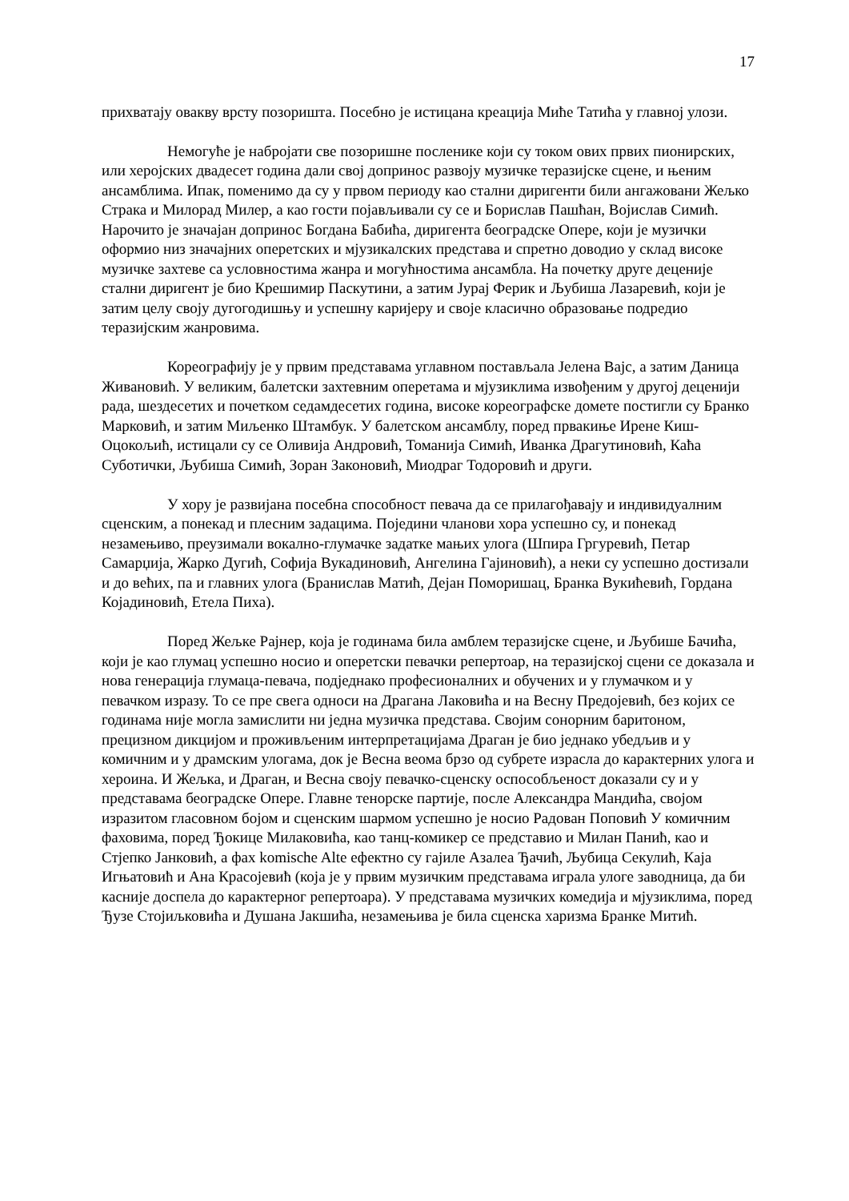17
прихватају овакву врсту позоришта. Посебно је истицана креација Миће Татића у главној улози.
Немогуће је набројати све позоришне посленике који су током ових првих пионирских, или херојских двадесет година дали свој допринос развоју музичке теразијске сцене, и њеним ансамблима. Ипак, поменимо да су у првом периоду као стални диригенти били ангажовани Жељко Страка и Милорад Милер, а као гости појављивали су се и Борислав Пашћан, Војислав Симић. Нарочито је значајан допринос Богдана Бабића, диригента београдске Опере, који је музички оформио низ значајних оперетских и мјузикалских представа и спретно доводио у склад високе музичке захтеве са условностима жанра и могућностима ансамбла. На почетку друге деценије стални диригент је био Крешимир Паскутини, а затим Јурај Ферик и Љубиша Лазаревић, који је затим целу своју дугогодишњу и успешну каријеру и своје класично образовање подредио теразијским жанровима.
Кореографију је у првим представама углавном постављала Јелена Вајс, а затим Даница Живановић. У великим, балетски захтевним оперетама и мјузиклима извођеним у другој деценији рада, шездесетих и почетком седамдесетих година, високе кореографске домете постигли су Бранко Марковић, и затим Миљенко Штамбук. У балетском ансамблу, поред првакиње Ирене Киш-Оцокољић, истицали су се Оливија Андровић, Томанија Симић, Иванка Драгутиновић, Каћа Суботички, Љубиша Симић, Зоран Законовић, Миодраг Тодоровић и други.
У хору је развијана посебна способност певача да се прилагођавају и индивидуалним сценским, а понекад и плесним задацима. Поједини чланови хора успешно су, и понекад незамењиво, преузимали вокално-глумачке задатке мањих улога (Шпира Гргуревић, Петар Самарџија, Жарко Дугић, Софија Вукадиновић, Ангелина Гајиновић), а неки су успешно достизали и до већих, па и главних улога (Бранислав Матић, Дејан Поморишац, Бранка Вукићевић, Гордана Којадиновић, Етела Пиха).
Поред Жељке Рајнер, која је годинама била амблем теразијске сцене, и Љубише Бачића, који је као глумац успешно носио и оперетски певачки репертоар, на теразијској сцени се доказала и нова генерација глумаца-певача, подједнако професионалних и обучених и у глумачком и у певачком изразу. То се пре свега односи на Драгана Лаковића и на Весну Предојевић, без којих се годинама није могла замислити ни једна музичка представа. Својим сонорним баритоном, прецизном дикцијом и проживљеним интерпретацијама Драган је био једнако убедљив и у комичним и у драмским улогама, док је Весна веома брзо од субрете израсла до карактерних улога и хероина. И Жељка, и Драган, и Весна своју певачко-сценску оспособљеност доказали су и у представама београдске Опере. Главне тенорске партије, после Александра Мандића, својом изразитом гласовном бојом и сценским шармом успешно је носио Радован Поповић У комичним фаховима, поред Ђокице Милаковића, као танц-комикер се представио и Милан Панић, као и Стјепко Јанковић, а фах komische Alte ефектно су гајиле Азалеа Ђачић, Љубица Секулић, Каја Игњатовић и Ана Красојевић (која је у првим музичким представама играла улоге заводница, да би касније доспела до карактерног репертоара). У представама музичких комедија и мјузиклима, поред Ђузе Стојиљковића и Душана Јакшића, незамењива је била сценска харизма Бранке Митић.